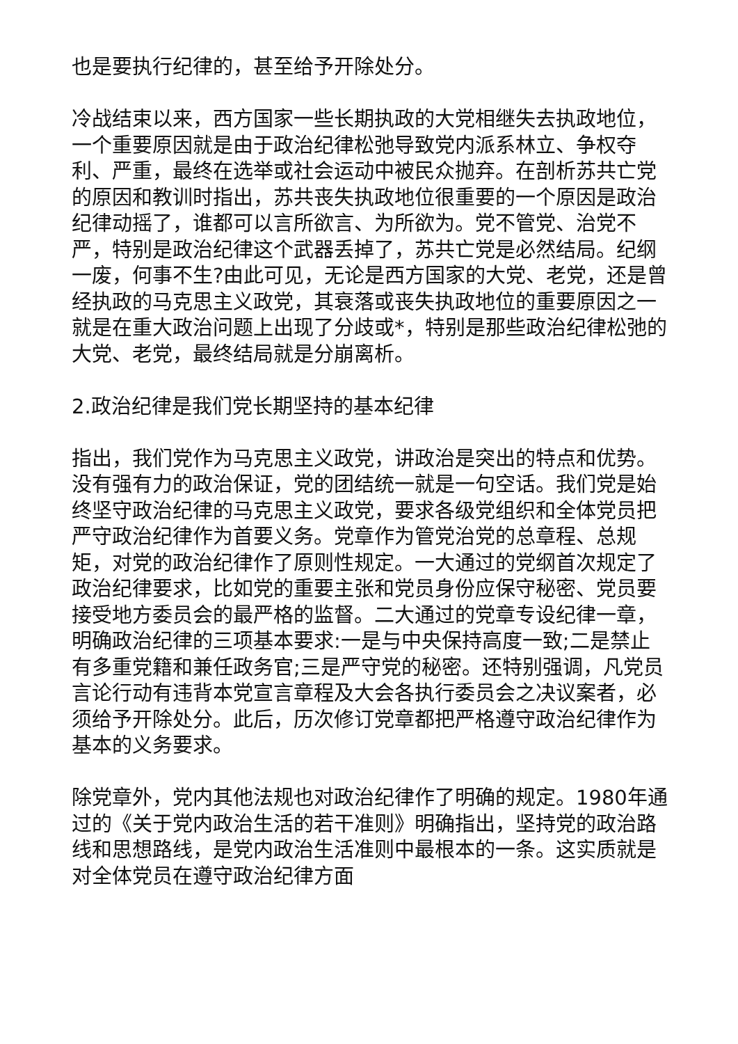也是要执行纪律的，甚至给予开除处分。
冷战结束以来，西方国家一些长期执政的大党相继失去执政地位，一个重要原因就是由于政治纪律松弛导致党内派系林立、争权夺利、严重，最终在选举或社会运动中被民众抛弃。在剖析苏共亡党的原因和教训时指出，苏共丧失执政地位很重要的一个原因是政治纪律动摇了，谁都可以言所欲言、为所欲为。党不管党、治党不严，特别是政治纪律这个武器丢掉了，苏共亡党是必然结局。纪纲一废，何事不生?由此可见，无论是西方国家的大党、老党，还是曾经执政的马克思主义政党，其衰落或丧失执政地位的重要原因之一就是在重大政治问题上出现了分歧或*，特别是那些政治纪律松弛的大党、老党，最终结局就是分崩离析。
2.政治纪律是我们党长期坚持的基本纪律
指出，我们党作为马克思主义政党，讲政治是突出的特点和优势。没有强有力的政治保证，党的团结统一就是一句空话。我们党是始终坚守政治纪律的马克思主义政党，要求各级党组织和全体党员把严守政治纪律作为首要义务。党章作为管党治党的总章程、总规矩，对党的政治纪律作了原则性规定。一大通过的党纲首次规定了政治纪律要求，比如党的重要主张和党员身份应保守秘密、党员要接受地方委员会的最严格的监督。二大通过的党章专设纪律一章，明确政治纪律的三项基本要求:一是与中央保持高度一致;二是禁止有多重党籍和兼任政务官;三是严守党的秘密。还特别强调，凡党员言论行动有违背本党宣言章程及大会各执行委员会之决议案者，必须给予开除处分。此后，历次修订党章都把严格遵守政治纪律作为基本的义务要求。
除党章外，党内其他法规也对政治纪律作了明确的规定。1980年通过的《关于党内政治生活的若干准则》明确指出，坚持党的政治路线和思想路线，是党内政治生活准则中最根本的一条。这实质就是对全体党员在遵守政治纪律方面